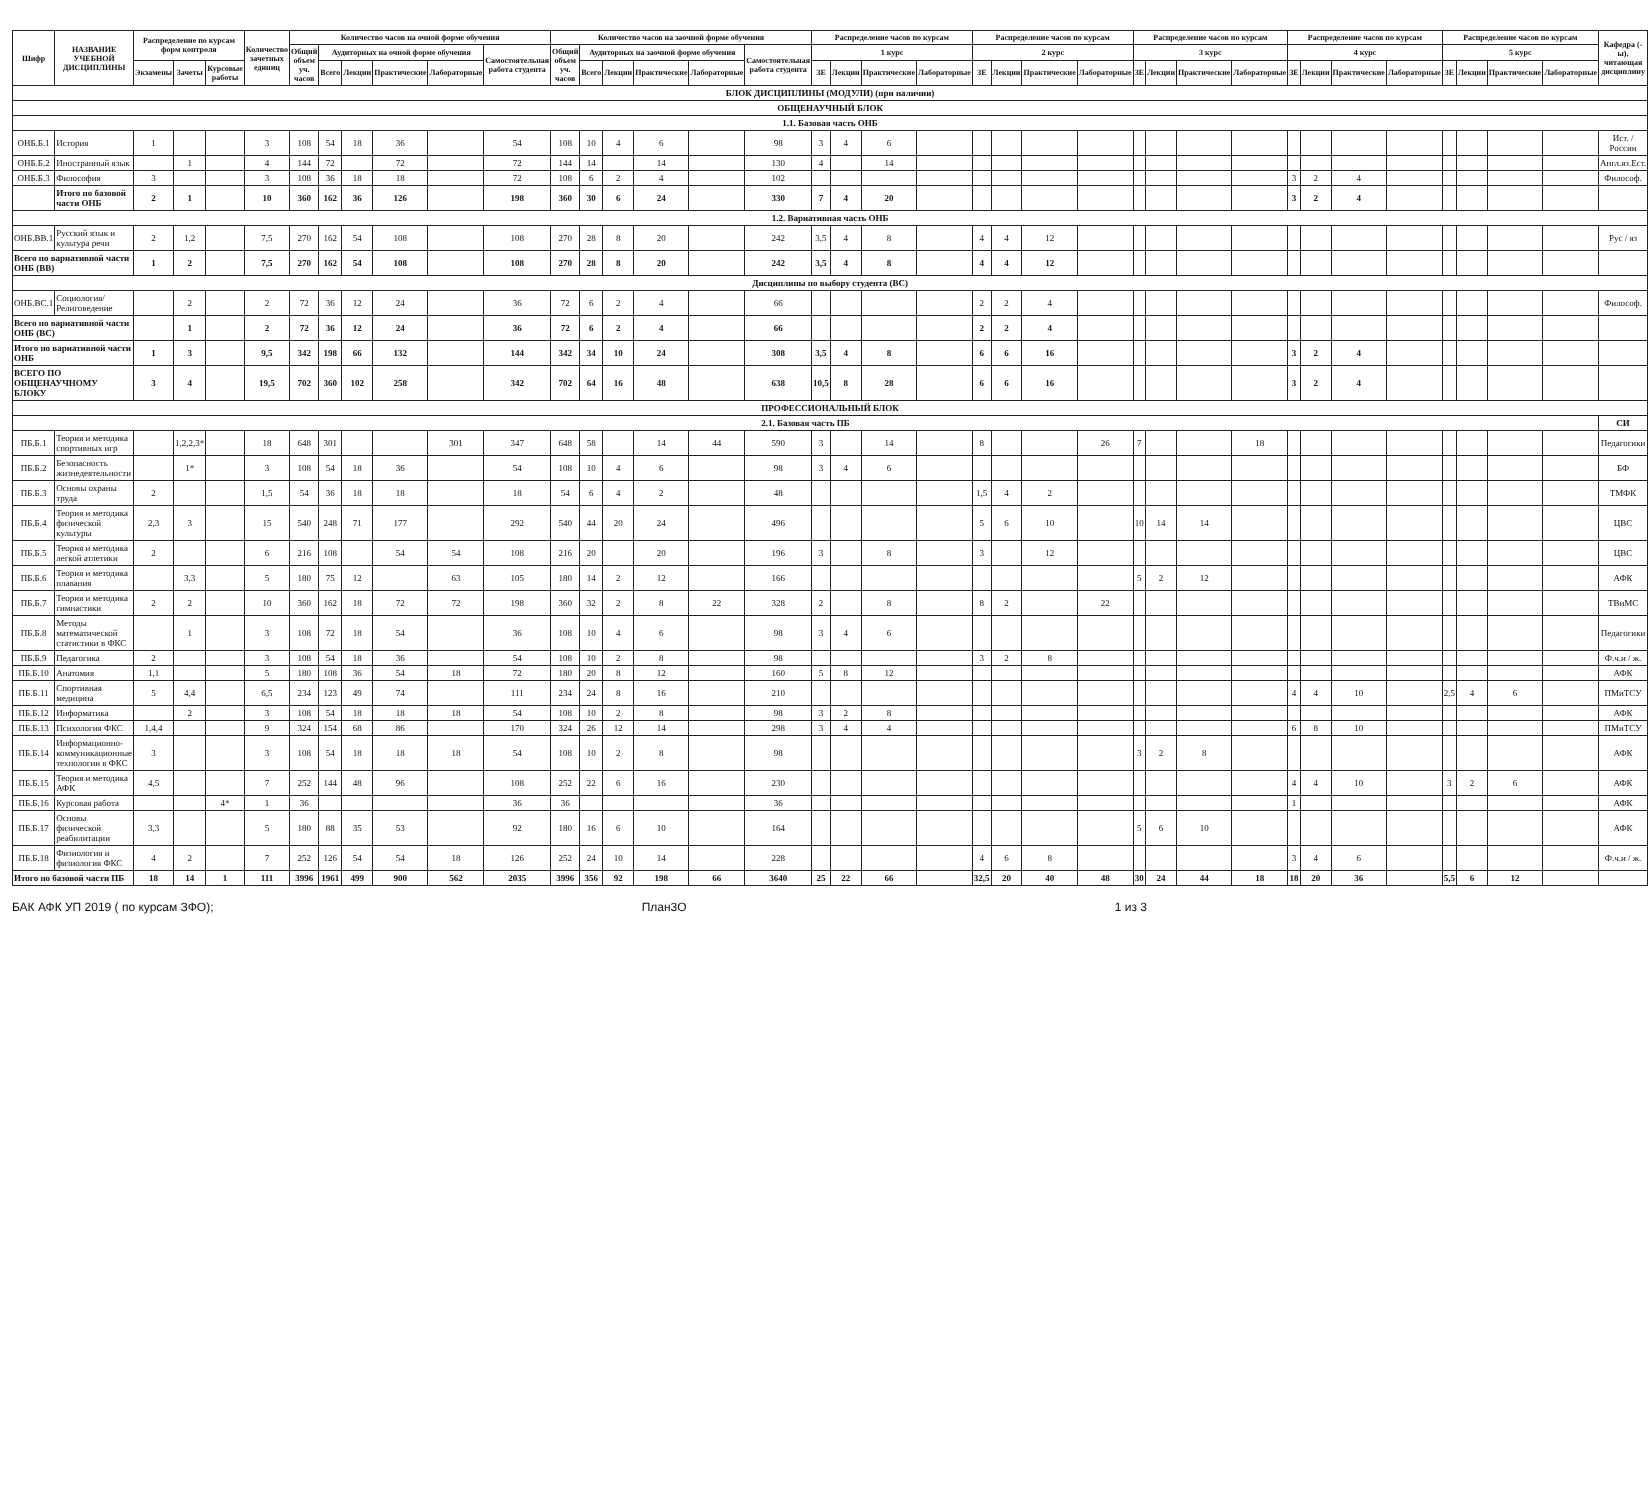| Шифр | НАЗВАНИЕ УЧЕБНОЙ ДИСЦИПЛИНЫ | Распределение по курсам форм контроля | | | Количество зачетных единиц | Количество часов на очной форме обучения | | | | | | Количество часов на заочной форме обучения | | | | | | Распределение часов по курсам | | | | Распределение часов по курсам | | | | Распределение часов по курсам | | | | Распределение часов по курсам | | | | Распределение часов по курсам | | | | Кафедра (-ы), читающая дисциплину |
| --- | --- | --- | --- | --- | --- | --- | --- | --- | --- | --- | --- | --- | --- | --- | --- | --- | --- | --- | --- | --- | --- | --- | --- | --- | --- | --- | --- | --- | --- | --- | --- | --- | --- | --- | --- | --- | --- | --- |
| | | | | | | Общий объем уч. часов | Аудиторных на очной форме обучения | | | | Самостоятельная работа студента | Общий объем уч. часов | Аудиторных на заочной форме обучения | | | | Самостоятельная работа студента | 1 курс | | | | 2 курс | | | | 3 курс | | | | 4 курс | | | | 5 курс | | | | |
| | | Экзамены | Зачеты | Курсовые работы | | | Всего | Лекции | Практические | Лабораторные | | | Всего | Лекции | Практические | Лабораторные | | ЗЕ | Лекции | Практические | Лабораторные | ЗЕ | Лекции | Практические | Лабораторные | ЗЕ | Лекции | Практические | Лабораторные | ЗЕ | Лекции | Практические | Лабораторные | ЗЕ | Лекции | Практические | Лабораторные | |
| БЛОК ДИСЦИПЛИНЫ (МОДУЛИ) (при наличии) | | | | | | | | | | | | | | | | | | | | | | | | | | | | | | | | | | | | | | |
| ОБЩЕНАУЧНЫЙ БЛОК | | | | | | | | | | | | | | | | | | | | | | | | | | | | | | | | | | | | | | |
| 1.1. Базовая часть ОНБ | | | | | | | | | | | | | | | | | | | | | | | | | | | | | | | | | | | | | | |
| ОНБ.Б.1 | История | 1 | | | 3 | 108 | 54 | 18 | 36 | | 54 | 108 | 10 | 4 | 6 | | 98 | 3 | 4 | 6 | | | | | | | | | | | | | | | | | | Ист. / России |
| ОНБ.Б.2 | Иностранный язык | | 1 | | 4 | 144 | 72 | | 72 | | 72 | 144 | 14 | | 14 | | 130 | 4 | | 14 | | | | | | | | | | | | | | | | | | Англ.яз.Ест. |
| ОНБ.Б.3 | Философия | 3 | | | 3 | 108 | 36 | 18 | 18 | | 72 | 108 | 6 | 2 | 4 | | 102 | | | | | | | | | | | | | 3 | 2 | 4 | | | | | | Философ. |
| | Итого по базовой части ОНБ | 2 | 1 | | 10 | 360 | 162 | 36 | 126 | | 198 | 360 | 30 | 6 | 24 | | 330 | 7 | 4 | 20 | | | | | | | | | | 3 | 2 | 4 | | | | | | |
| 1.2. Вариативная часть ОНБ | | | | | | | | | | | | | | | | | | | | | | | | | | | | | | | | | | | | | | |
| ОНБ.ВВ.1 | Русский язык и культура речи | 2 | 1,2 | | 7,5 | 270 | 162 | 54 | 108 | | 108 | 270 | 28 | 8 | 20 | | 242 | 3,5 | 4 | 8 | | 4 | 4 | 12 | | | | | | | | | | | | | | Рус / яз |
| Всего по вариативной части ОНБ (ВВ) | | 1 | 2 | | 7,5 | 270 | 162 | 54 | 108 | | 108 | 270 | 28 | 8 | 20 | | 242 | 3,5 | 4 | 8 | | 4 | 4 | 12 | | | | | | | | | | | | | | |
| Дисциплины по выбору студента (ВС) | | | | | | | | | | | | | | | | | | | | | | | | | | | | | | | | | | | | | | |
| ОНБ.ВС.1 | Социология/Религоведение | | 2 | | 2 | 72 | 36 | 12 | 24 | | 36 | 72 | 6 | 2 | 4 | | 66 | | | | | 2 | 2 | 4 | | | | | | | | | | | | | | Философ. |
| Всего по вариативной части ОНБ (ВС) | | | 1 | | 2 | 72 | 36 | 12 | 24 | | 36 | 72 | 6 | 2 | 4 | | 66 | | | | | 2 | 2 | 4 | | | | | | | | | | | | | | |
| Итого по вариативной части ОНБ | | 1 | 3 | | 9,5 | 342 | 198 | 66 | 132 | | 144 | 342 | 34 | 10 | 24 | | 308 | 3,5 | 4 | 8 | | 6 | 6 | 16 | | | | | | 3 | 2 | 4 | | | | | | |
| ВСЕГО ПО ОБЩЕНАУЧНОМУ БЛОКУ | | 3 | 4 | | 19,5 | 702 | 360 | 102 | 258 | | 342 | 702 | 64 | 16 | 48 | | 638 | 10,5 | 8 | 28 | | 6 | 6 | 16 | | | | | | 3 | 2 | 4 | | | | | | |
| ПРОФЕССИОНАЛЬНЫЙ БЛОК | | | | | | | | | | | | | | | | | | | | | | | | | | | | | | | | | | | | | | |
| 2.1. Базовая часть ПБ | | | | | | | | | | | | | | | | | | | | | | | | | | | | | | | | | | | | | | СИ |
| ПБ.Б.1 | Теория и методика спортивных игр | | 1,2,2,3* | | 18 | 648 | 301 | | | 301 | 347 | 648 | 58 | | 14 | 44 | 590 | 3 | | 14 | | 8 | | | 26 | 7 | | | 18 | | | | | | | | | Педагогики |
| ПБ.Б.2 | Безопасность жизнедеятельности | | 1* | | 3 | 108 | 54 | 18 | 36 | | 54 | 108 | 10 | 4 | 6 | | 98 | 3 | 4 | 6 | | | | | | | | | | | | | | | | | | БФ |
| ПБ.Б.3 | Основы охраны труда | 2 | | | 1,5 | 54 | 36 | 18 | 18 | | 18 | 54 | 6 | 4 | 2 | | 48 | | | | | 1,5 | 4 | 2 | | | | | | | | | | | | | | ТМФК |
| ПБ.Б.4 | Теория и методика физической культуры | 2,3 | 3 | | 15 | 540 | 248 | 71 | 177 | | 292 | 540 | 44 | 20 | 24 | | 496 | | | | | 5 | 6 | 10 | | 10 | 14 | 14 | | | | | | | | | | ЦВС |
| ПБ.Б.5 | Теория и методика легкой атлетики | 2 | | | 6 | 216 | 108 | | 54 | 54 | 108 | 216 | 20 | | 20 | | 196 | 3 | | 8 | | 3 | | 12 | | | | | | | | | | | | | | ЦВС |
| ПБ.Б.6 | Теория и методика плавания | | 3,3 | | 5 | 180 | 75 | 12 | | 63 | 105 | 180 | 14 | 2 | 12 | | 166 | | | | | | | | | 5 | 2 | 12 | | | | | | | | | | АФК |
| ПБ.Б.7 | Теория и методика гимнастики | 2 | 2 | | 10 | 360 | 162 | 18 | 72 | 72 | 198 | 360 | 32 | 2 | 8 | 22 | 328 | 2 | | 8 | | 8 | 2 | | 22 | | | | | | | | | | | | | ТВиМС |
| ПБ.Б.8 | Методы математической статистики в ФКС | | 1 | | 3 | 108 | 72 | 18 | 54 | | 36 | 108 | 10 | 4 | 6 | | 98 | 3 | 4 | 6 | | | | | | | | | | | | | | | | | | Педагогики |
| ПБ.Б.9 | Педагогика | 2 | | | 3 | 108 | 54 | 18 | 36 | | 54 | 108 | 10 | 2 | 8 | | 98 | | | | | 3 | 2 | 8 | | | | | | | | | | | | | | Ф.ч.и / ж. |
| ПБ.Б.10 | Анатомия | 1,1 | | | 5 | 180 | 108 | 36 | 54 | 18 | 72 | 180 | 20 | 8 | 12 | | 160 | 5 | 8 | 12 | | | | | | | | | | | | | | | | | | АФК |
| ПБ.Б.11 | Спортивная медицина | 5 | 4,4 | | 6,5 | 234 | 123 | 49 | 74 | | 111 | 234 | 24 | 8 | 16 | | 210 | | | | | | | | | | | | | 4 | 4 | 10 | | 2,5 | 4 | 6 | | ПМиТСУ |
| ПБ.Б.12 | Информатика | | 2 | | 3 | 108 | 54 | 18 | 18 | 18 | 54 | 108 | 10 | 2 | 8 | | 98 | 3 | 2 | 8 | | | | | | | | | | | | | | | | | | АФК |
| ПБ.Б.13 | Психология ФКС | 1,4,4 | | | 9 | 324 | 154 | 68 | 86 | | 170 | 324 | 26 | 12 | 14 | | 298 | 3 | 4 | 4 | | | | | | | | | | 6 | 8 | 10 | | | | | | ПМиТСУ |
| ПБ.Б.14 | Информационно-коммуникационные технологии в ФКС | 3 | | | 3 | 108 | 54 | 18 | 18 | 18 | 54 | 108 | 10 | 2 | 8 | | 98 | | | | | | | | | 3 | 2 | 8 | | | | | | | | | | АФК |
| ПБ.Б.15 | Теория и методика АФК | 4,5 | | | 7 | 252 | 144 | 48 | 96 | | 108 | 252 | 22 | 6 | 16 | | 230 | | | | | | | | | | | | | 4 | 4 | 10 | | 3 | 2 | 6 | | АФК |
| ПБ.Б.16 | Курсовая работа | | | 4* | 1 | 36 | | | | | 36 | 36 | | | | | 36 | | | | | | | | | | | | | 1 | | | | | | | | АФК |
| ПБ.Б.17 | Основы физической реабилитации | 3,3 | | | 5 | 180 | 88 | 35 | 53 | | 92 | 180 | 16 | 6 | 10 | | 164 | | | | | | | | | 5 | 6 | 10 | | | | | | | | | | АФК |
| ПБ.Б.18 | Физиология и физиология ФКС | 4 | 2 | | 7 | 252 | 126 | 54 | 54 | 18 | 126 | 252 | 24 | 10 | 14 | | 228 | | | | | 4 | 6 | 8 | | | | | | 3 | 4 | 6 | | | | | | Ф.ч.и / ж. |
| Итого по базовой части ПБ | | 18 | 14 | 1 | 111 | 3996 | 1961 | 499 | 900 | 562 | 2035 | 3996 | 356 | 92 | 198 | 66 | 3640 | 25 | 22 | 66 | | 32,5 | 20 | 40 | 48 | 30 | 24 | 44 | 18 | 18 | 20 | 36 | | 5,5 | 6 | 12 | | |
БАК АФК УП 2019 ( по курсам ЗФО); План3О 1 из 3